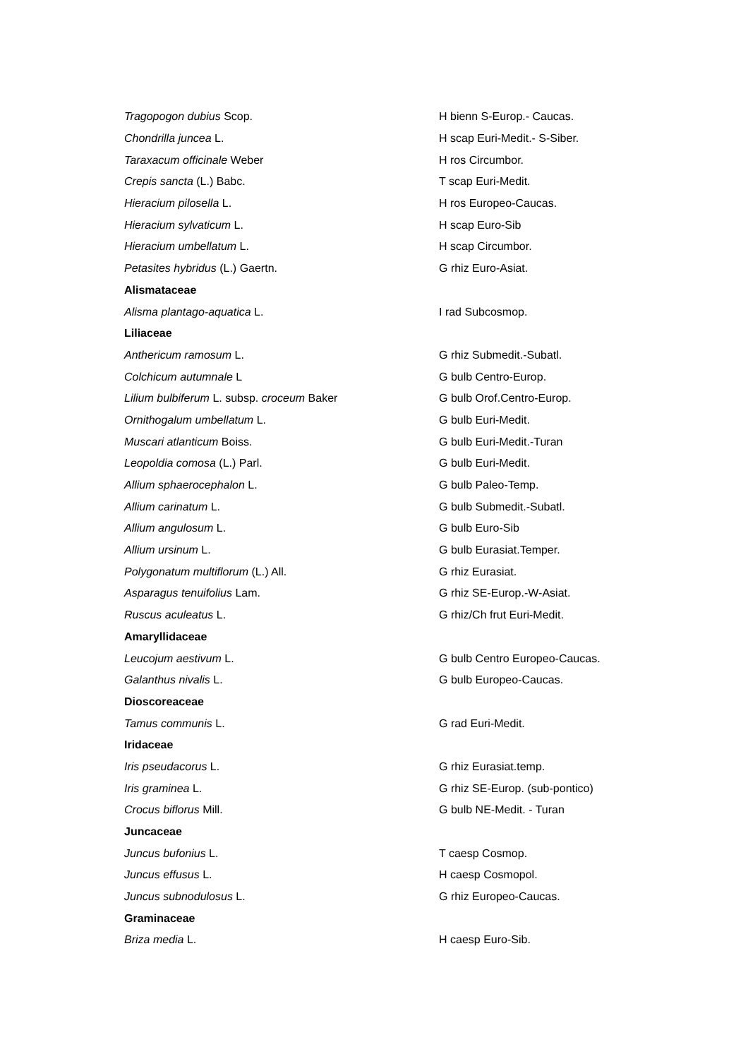| Tragopogon dubius Scop. | H bienn S-Europ.- Caucas. |
| Chondrilla juncea L. | H scap Euri-Medit.- S-Siber. |
| Taraxacum officinale Weber | H ros Circumbor. |
| Crepis sancta (L.) Babc. | T scap Euri-Medit. |
| Hieracium pilosella L. | H ros Europeo-Caucas. |
| Hieracium sylvaticum L. | H scap Euro-Sib |
| Hieracium umbellatum L. | H scap Circumbor. |
| Petasites hybridus (L.) Gaertn. | G rhiz Euro-Asiat. |
| Alismataceae | |
| Alisma plantago-aquatica L. | I rad Subcosmop. |
| Liliaceae | |
| Anthericum ramosum L. | G rhiz Submedit.-Subatl. |
| Colchicum autumnale L | G bulb Centro-Europ. |
| Lilium bulbiferum L. subsp. croceum Baker | G bulb Orof.Centro-Europ. |
| Ornithogalum umbellatum L. | G bulb Euri-Medit. |
| Muscari atlanticum Boiss. | G bulb Euri-Medit.-Turan |
| Leopoldia comosa (L.) Parl. | G bulb Euri-Medit. |
| Allium sphaerocephalon L. | G bulb Paleo-Temp. |
| Allium carinatum L. | G bulb Submedit.-Subatl. |
| Allium angulosum L. | G bulb Euro-Sib |
| Allium ursinum L. | G bulb Eurasiat.Temper. |
| Polygonatum multiflorum (L.) All. | G rhiz Eurasiat. |
| Asparagus tenuifolius Lam. | G rhiz SE-Europ.-W-Asiat. |
| Ruscus aculeatus L. | G rhiz/Ch frut Euri-Medit. |
| Amaryllidaceae | |
| Leucojum aestivum L. | G bulb Centro Europeo-Caucas. |
| Galanthus nivalis L. | G bulb Europeo-Caucas. |
| Dioscoreaceae | |
| Tamus communis L. | G rad Euri-Medit. |
| Iridaceae | |
| Iris pseudacorus L. | G rhiz Eurasiat.temp. |
| Iris graminea L. | G rhiz SE-Europ. (sub-pontico) |
| Crocus biflorus Mill. | G bulb NE-Medit. - Turan |
| Juncaceae | |
| Juncus bufonius L. | T caesp Cosmop. |
| Juncus effusus L. | H caesp Cosmopol. |
| Juncus subnodulosus L. | G rhiz Europeo-Caucas. |
| Graminaceae | |
| Briza media L. | H caesp Euro-Sib. |